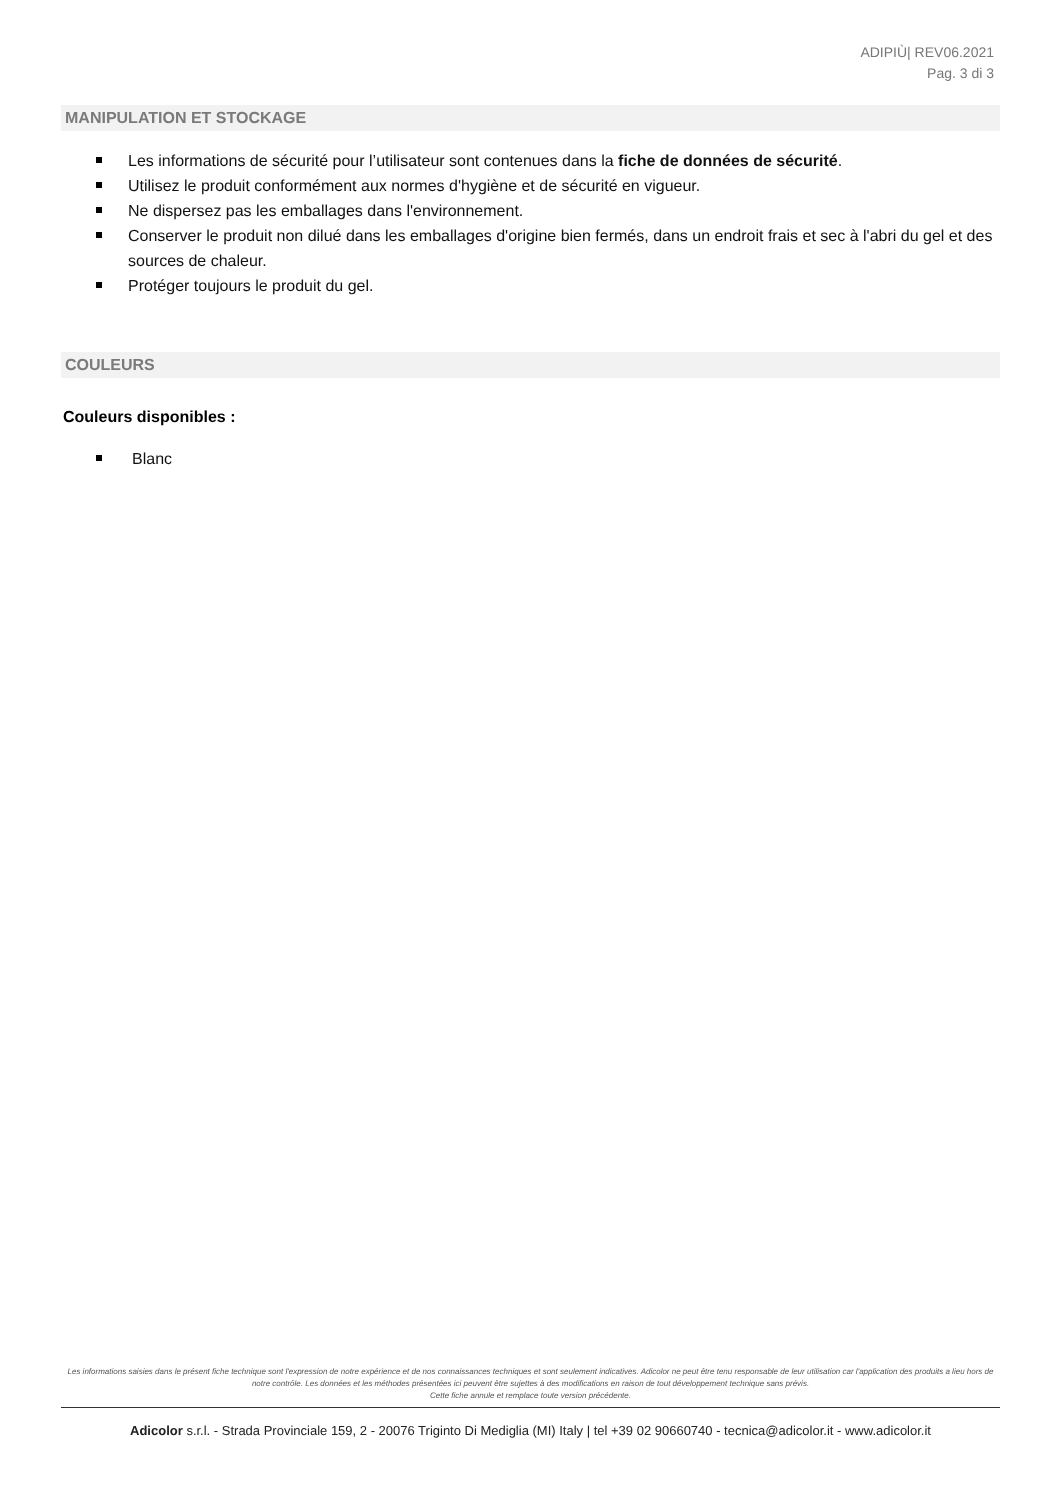ADIPIÙ| REV06.2021
Pag. 3 di 3
MANIPULATION ET STOCKAGE
Les informations de sécurité pour l’utilisateur sont contenues dans la fiche de données de sécurité.
Utilisez le produit conformément aux normes d'hygiène et de sécurité en vigueur.
Ne dispersez pas les emballages dans l'environnement.
Conserver le produit non dilué dans les emballages d'origine bien fermés, dans un endroit frais et sec à l'abri du gel et des sources de chaleur.
Protéger toujours le produit du gel.
COULEURS
Couleurs disponibles :
Blanc
Les informations saisies dans le présent fiche technique sont l'expression de notre expérience et de nos connaissances techniques et sont seulement indicatives. Adicolor ne peut être tenu responsable de leur utilisation car l'application des produits a lieu hors de notre contrôle. Les données et les méthodes présentées ici peuvent être sujettes à des modifications en raison de tout développement technique sans prévis.
Cette fiche annule et remplace toute version précédente.
Adicolor s.r.l. - Strada Provinciale 159, 2 - 20076 Triginto Di Mediglia (MI) Italy | tel +39 02 90660740 - tecnica@adicolor.it - www.adicolor.it